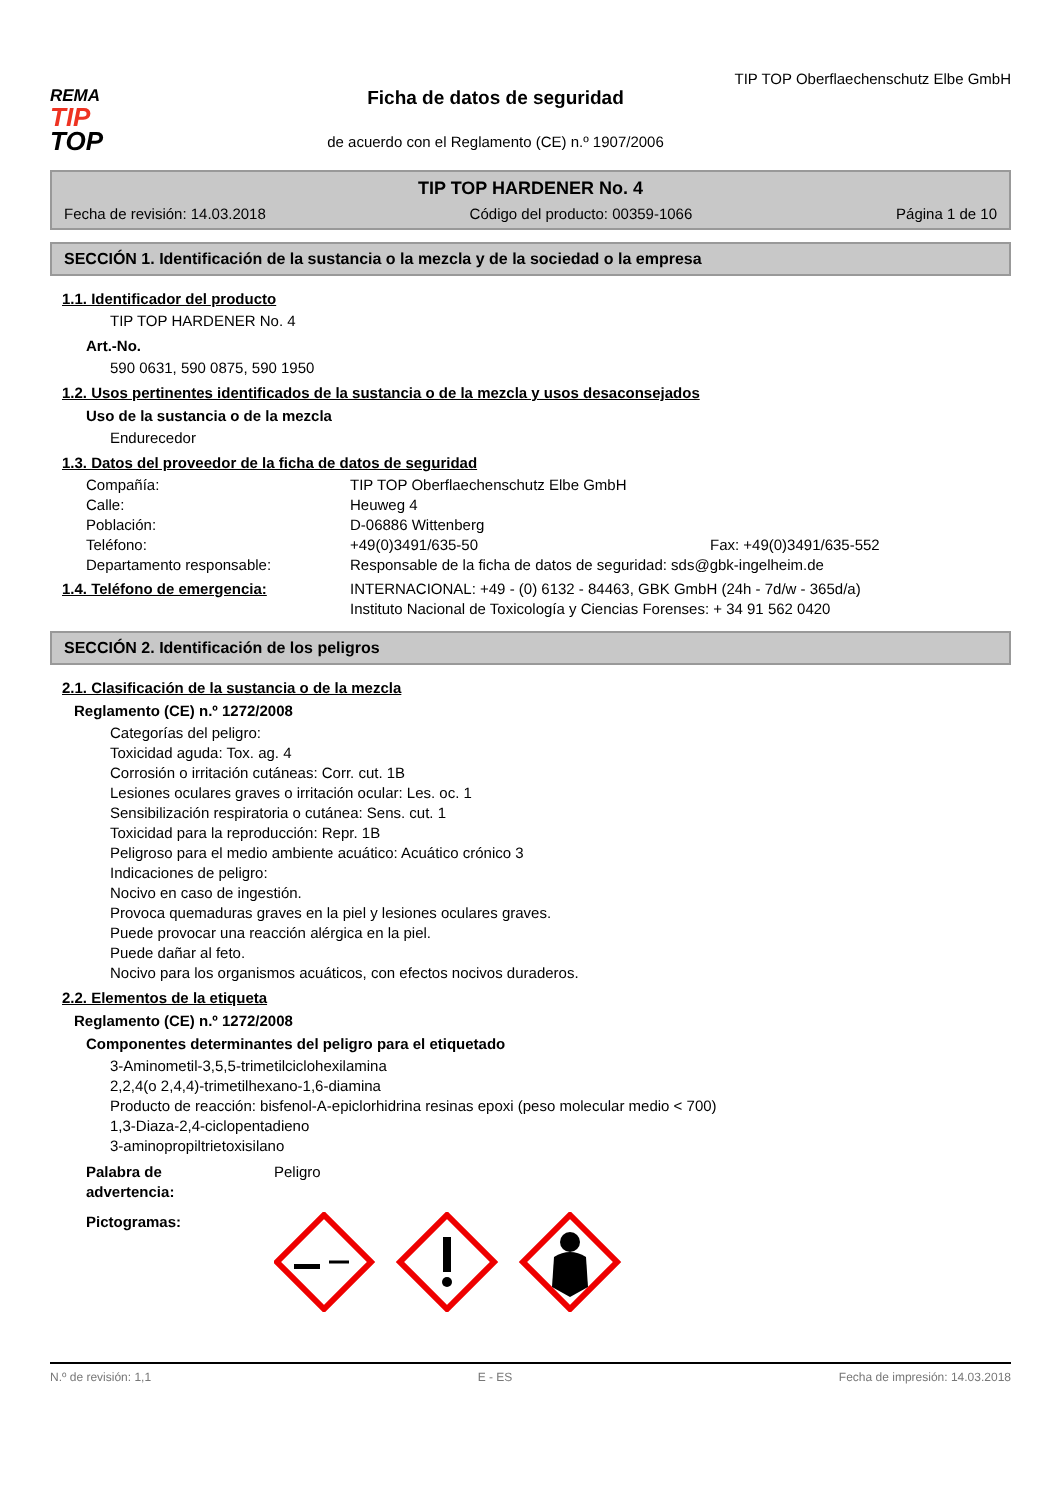REMA
TIP
TOP
TIP TOP Oberflaechenschutz Elbe GmbH
Ficha de datos de seguridad
de acuerdo con el Reglamento (CE) n.º 1907/2006
TIP TOP HARDENER No. 4
Fecha de revisión: 14.03.2018 Código del producto: 00359-1066 Página 1 de 10
SECCIÓN 1. Identificación de la sustancia o la mezcla y de la sociedad o la empresa
1.1. Identificador del producto
TIP TOP HARDENER No. 4
Art.-No.
590 0631, 590 0875, 590 1950
1.2. Usos pertinentes identificados de la sustancia o de la mezcla y usos desaconsejados
Uso de la sustancia o de la mezcla
Endurecedor
1.3. Datos del proveedor de la ficha de datos de seguridad
Compañía: TIP TOP Oberflaechenschutz Elbe GmbH
Calle: Heuweg 4
Población: D-06886 Wittenberg
Teléfono: +49(0)3491/635-50 Fax: +49(0)3491/635-552
Departamento responsable: Responsable de la ficha de datos de seguridad: sds@gbk-ingelheim.de
1.4. Teléfono de emergencia: INTERNACIONAL: +49 - (0) 6132 - 84463, GBK GmbH (24h - 7d/w - 365d/a)
Instituto Nacional de Toxicología y Ciencias Forenses: + 34 91 562 0420
SECCIÓN 2. Identificación de los peligros
2.1. Clasificación de la sustancia o de la mezcla
Reglamento (CE) n.º 1272/2008
Categorías del peligro:
Toxicidad aguda: Tox. ag. 4
Corrosión o irritación cutáneas: Corr. cut. 1B
Lesiones oculares graves o irritación ocular: Les. oc. 1
Sensibilización respiratoria o cutánea: Sens. cut. 1
Toxicidad para la reproducción: Repr. 1B
Peligroso para el medio ambiente acuático: Acuático crónico 3
Indicaciones de peligro:
Nocivo en caso de ingestión.
Provoca quemaduras graves en la piel y lesiones oculares graves.
Puede provocar una reacción alérgica en la piel.
Puede dañar al feto.
Nocivo para los organismos acuáticos, con efectos nocivos duraderos.
2.2. Elementos de la etiqueta
Reglamento (CE) n.º 1272/2008
Componentes determinantes del peligro para el etiquetado
3-Aminometil-3,5,5-trimetilciclohexilamina
2,2,4(o 2,4,4)-trimetilhexano-1,6-diamina
Producto de reacción: bisfenol-A-epiclorhidrina resinas epoxi (peso molecular medio < 700)
1,3-Diaza-2,4-ciclopentadieno
3-aminopropiltrietoxisilano
Palabra de
advertencia: Peligro
Pictogramas:
N.º de revisión: 1,1 E - ES Fecha de impresión: 14.03.2018